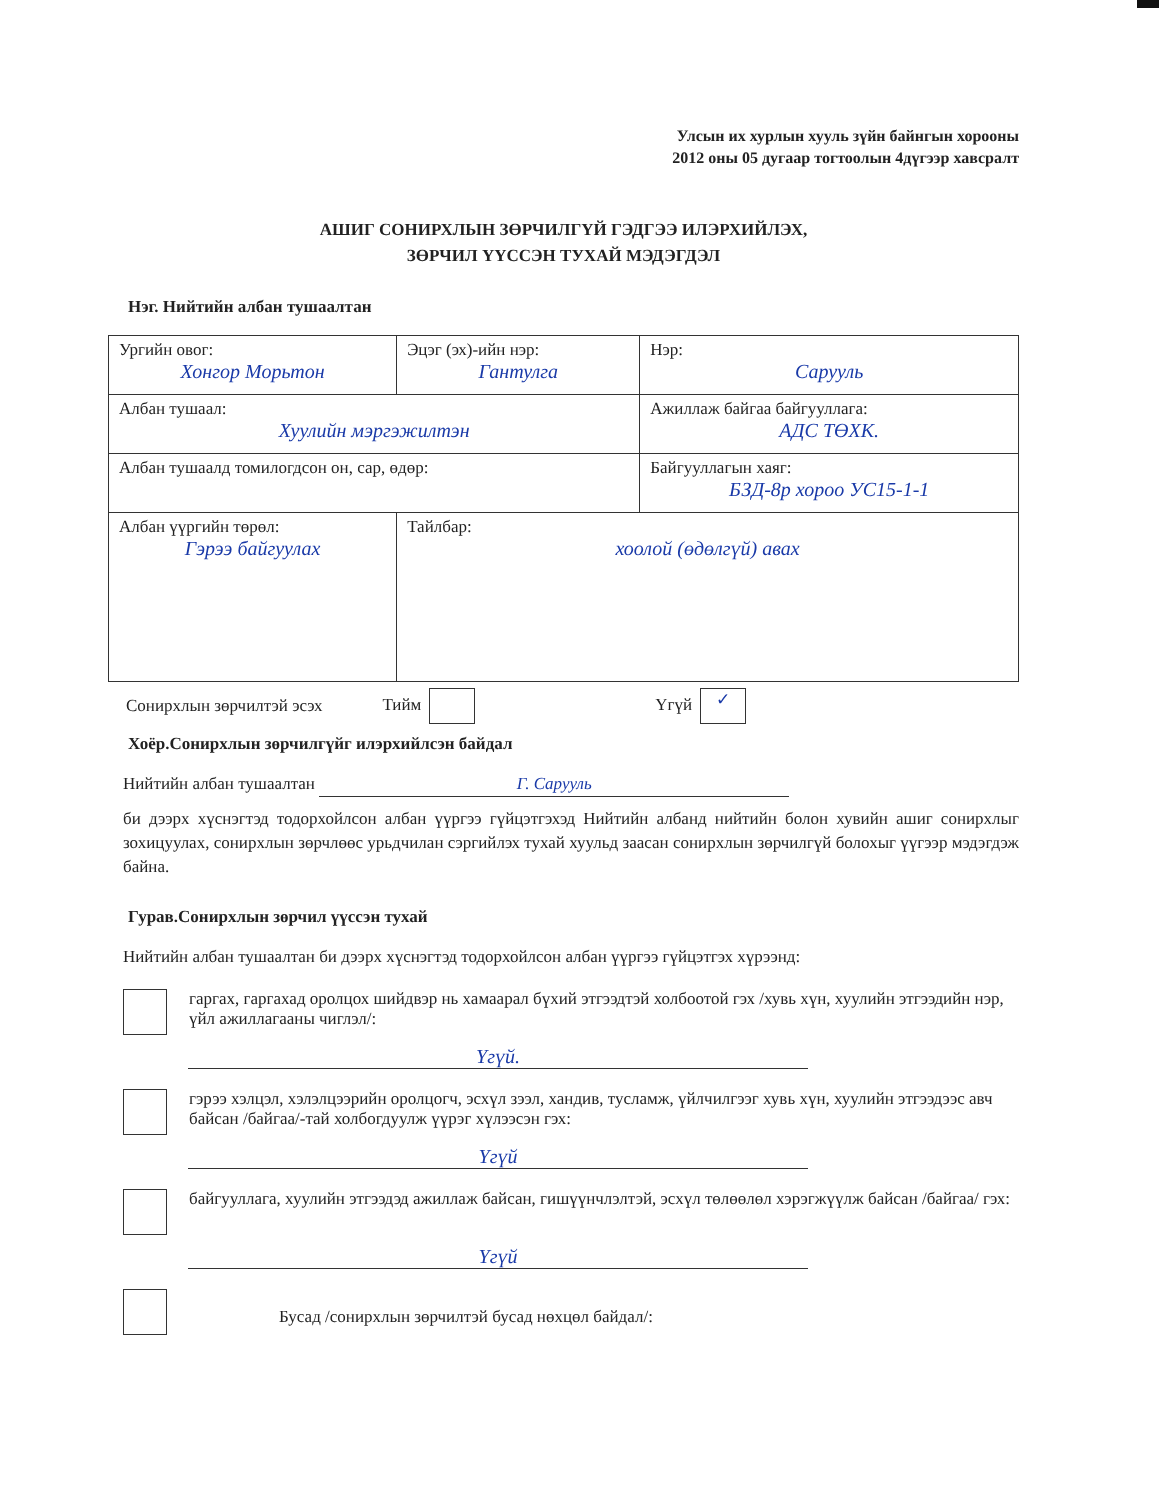Улсын их хурлын хууль зүйн байнгын хорооны
2012 оны 05 дугаар тогтоолын 4дүгээр хавсралт
АШИГ СОНИРХЛЫН ЗӨРЧИЛГҮЙ ГЭДГЭЭ ИЛЭРХИЙЛЭХ,
ЗӨРЧИЛ ҮҮССЭН ТУХАЙ МЭДЭГДЭЛ
Нэг. Нийтийн албан тушаалтан
| Ургийн овог: Хонгор Морьтон | Эцэг (эх)-ийн нэр: Гантулга | Нэр: Сарууль |
| Албан тушаал: Хуулийн мэргэжилтэн | | Ажиллаж байгаа байгууллага: АДС ТӨХК. |
| Албан тушаалд томилогдсон он, сар, өдөр: | | Байгууллагын хаяг: БЗД-8р хороо УС15-1-1 |
| Албан үүргийн төрөл: Гэрээ байгуулах | Тайлбар: хоолой (өдөлгүй) авах | |
Сонирхлын зөрчилтэй эсэх Тийм Үгүй ✓
Хоёр.Сонирхлын зөрчилгүйг илэрхийлсэн байдал
Нийтийн албан тушаалтан Г. Сарууль
би дээрх хүснэгтэд тодорхойлсон албан үүргээ гүйцэтгэхэд Нийтийн албанд нийтийн болон хувийн ашиг сонирхлыг зохицуулах, сонирхлын зөрчлөөс урьдчилан сэргийлэх тухай хуульд заасан сонирхлын зөрчилгүй болохыг үүгээр мэдэгдэж байна.
Гурав.Сонирхлын зөрчил үүссэн тухай
Нийтийн албан тушаалтан би дээрх хүснэгтэд тодорхойлсон албан үүргээ гүйцэтгэх хүрээнд:
гаргах, гаргахад оролцох шийдвэр нь хамаарал бүхий этгээдтэй холбоотой гэх /хувь хүн, хуулийн этгээдийн нэр, үйл ажиллагааны чиглэл/:
Үгүй.
гэрээ хэлцэл, хэлэлцээрийн оролцогч, эсхүл зээл, хандив, тусламж, үйлчилгээг хувь хүн, хуулийн этгээдээс авч байсан /байгаа/-тай холбогдуулж үүрэг хүлээсэн гэх:
Үгүй
байгууллага, хуулийн этгээдэд ажиллаж байсан, гишүүнчлэлтэй, эсхүл төлөөлөл хэрэгжүүлж байсан /байгаа/ гэх:
Үгүй
Бусад /сонирхлын зөрчилтэй бусад нөхцөл байдал/: